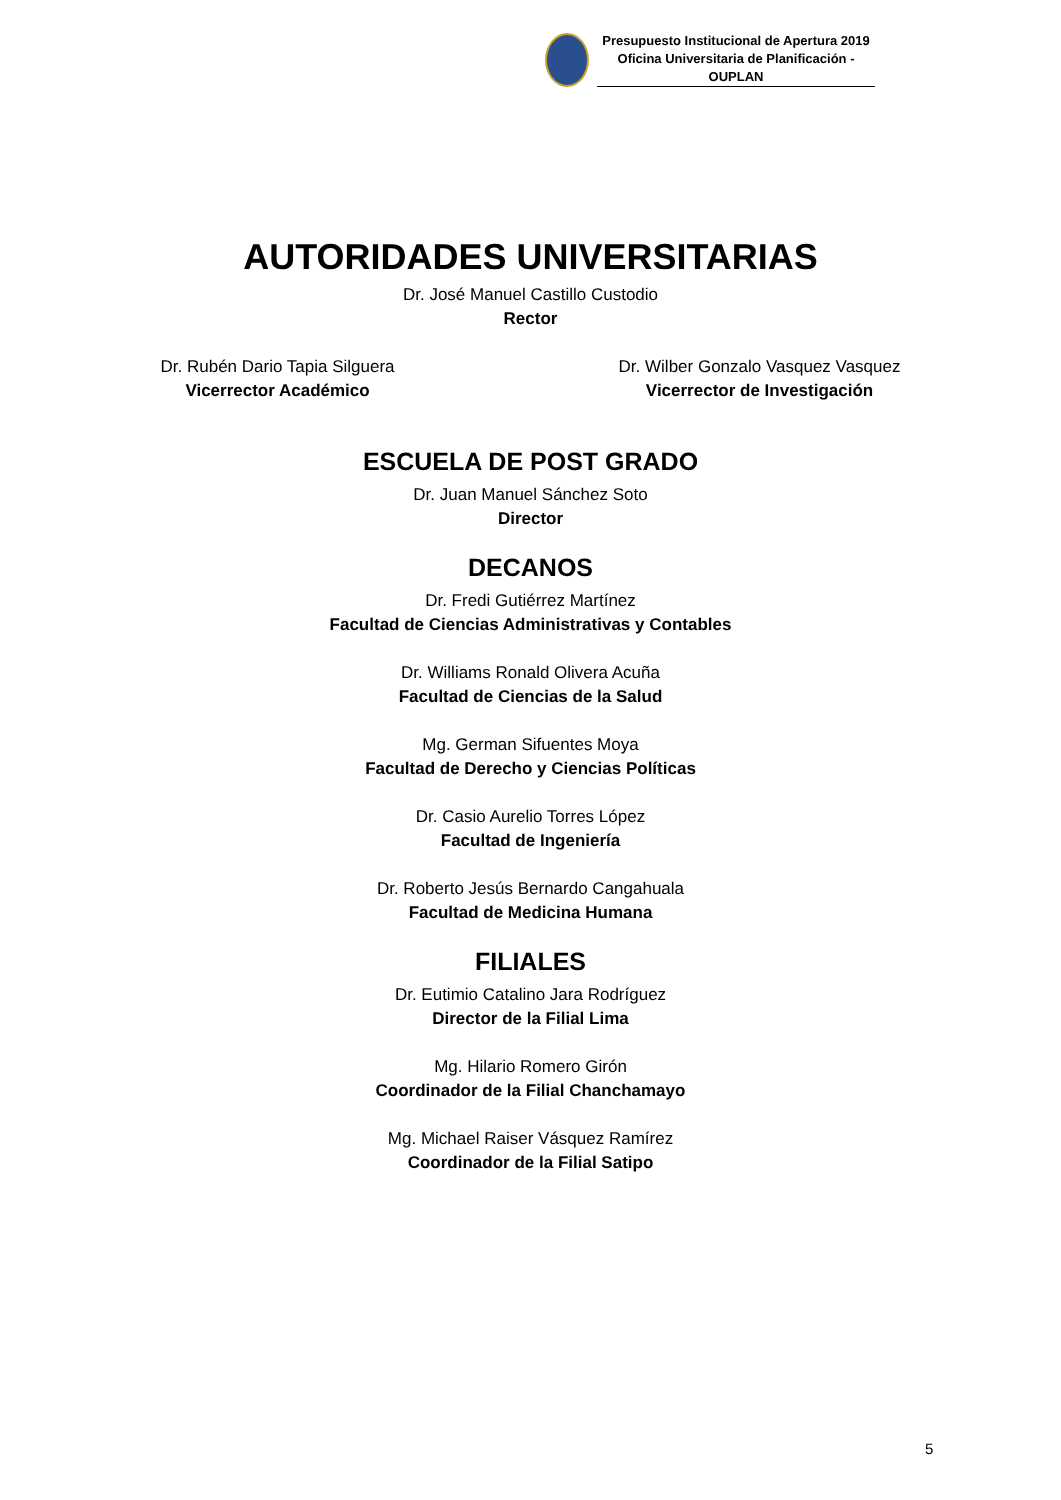Presupuesto Institucional de Apertura 2019
Oficina Universitaria de Planificación - OUPLAN
AUTORIDADES UNIVERSITARIAS
Dr. José Manuel Castillo Custodio
Rector
Dr. Rubén Dario Tapia Silguera
Vicerrector Académico
Dr. Wilber Gonzalo Vasquez Vasquez
Vicerrector de Investigación
ESCUELA DE POST GRADO
Dr. Juan Manuel Sánchez Soto
Director
DECANOS
Dr. Fredi Gutiérrez Martínez
Facultad de Ciencias Administrativas y Contables
Dr. Williams Ronald Olivera Acuña
Facultad de Ciencias de la Salud
Mg. German Sifuentes Moya
Facultad de Derecho y Ciencias Políticas
Dr. Casio Aurelio Torres López
Facultad de Ingeniería
Dr. Roberto Jesús Bernardo Cangahuala
Facultad de Medicina Humana
FILIALES
Dr. Eutimio Catalino Jara Rodríguez
Director de la Filial Lima
Mg. Hilario Romero Girón
Coordinador de la Filial Chanchamayo
Mg. Michael Raiser Vásquez Ramírez
Coordinador de la Filial Satipo
5